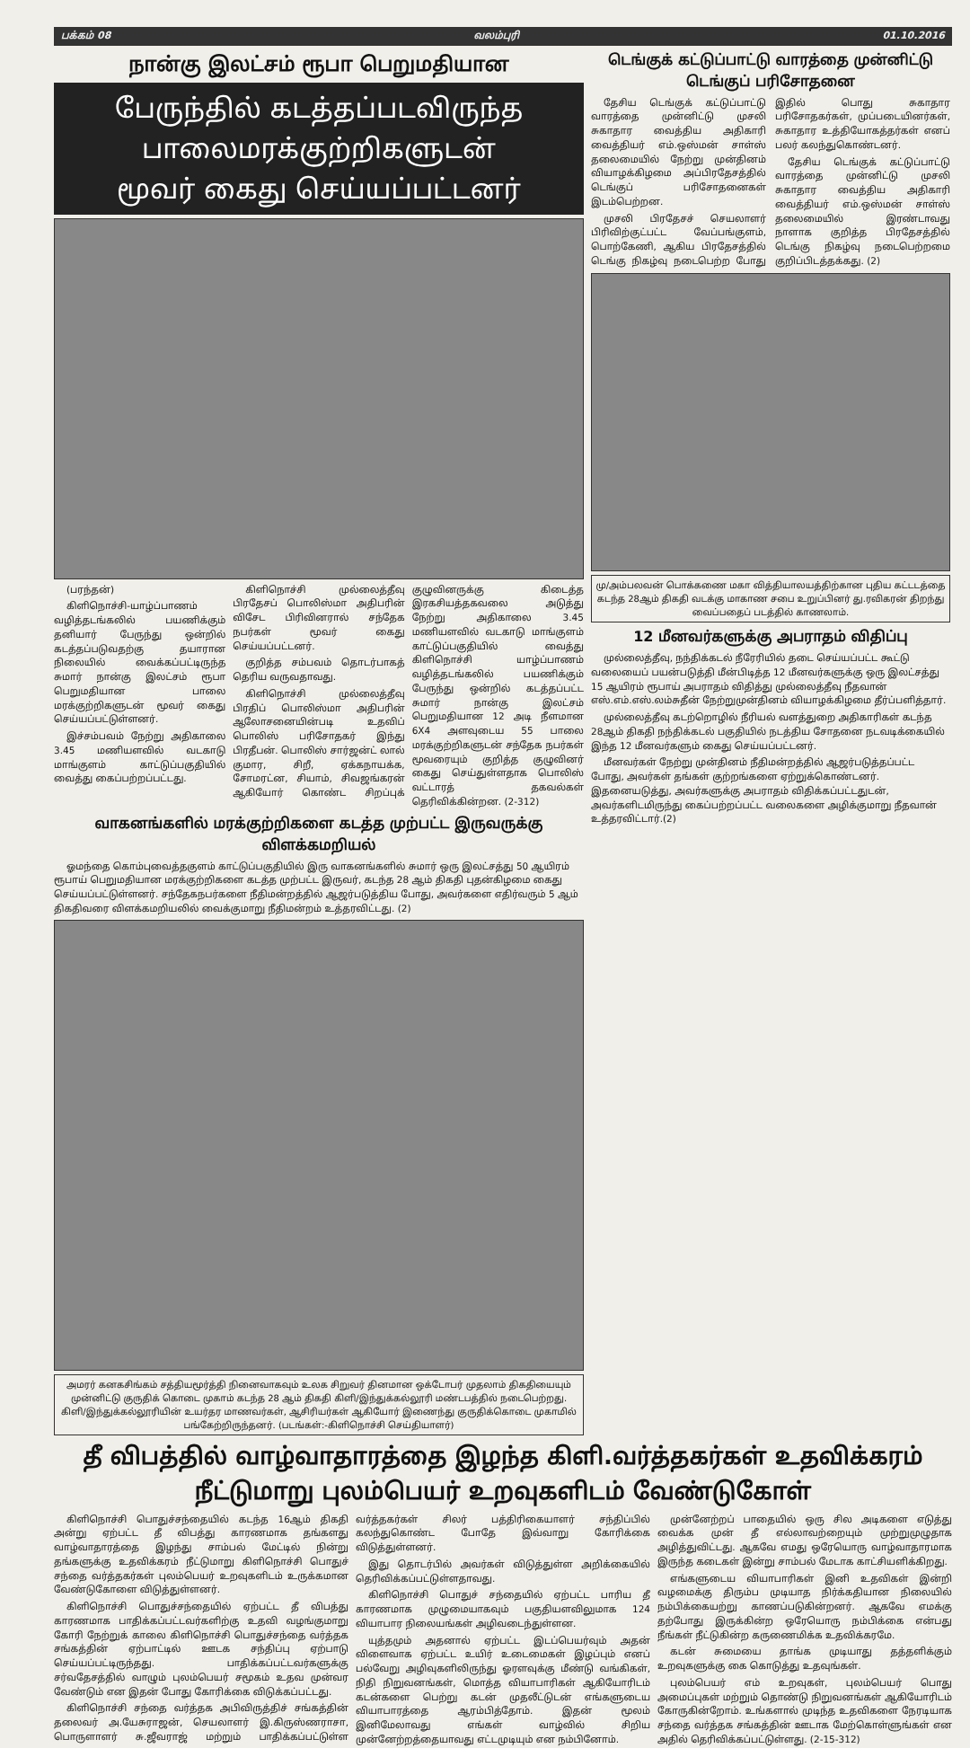பக்கம் 08 வலம்புரி 01.10.2016
நான்கு இலட்சம் ரூபா பெறுமதியான
பேருந்தில் கடத்தப்படவிருந்த
பாலைமரக்குற்றிகளுடன்
மூவர் கைது செய்யப்பட்டனர்
(பரந்தன்)
கிளிநொச்சி-யாழ்ப்பாணம் வழித்தடங்கலில் பயணிக்கும் தனியார் பேருந்து ஒன்றில் கடத்தப்படுவதற்கு தயாரான நிலையில் வைக்கப்பட்டிருந்த சுமார் நான்கு இலட்சம் ரூபா பெறுமதியான பாலை மரக்குற்றிகளுடன் மூவர் கைது செய்யப்பட்டுள்ளனர்.
இச்சம்பவம் நேற்று அதிகாலை 3.45 மணியளவில் வடகாடு மாங்குளம் காட்டுப்பகுதியில் வைத்து கைப்பற்றப்பட்டது.
கிளிநொச்சி முல்லைத்தீவு பிரதேசப் பொலிஸ்மா அதிபரின் விசேட பிரிவினரால் சந்தேக நபர்கள் மூவர் கைது செய்யப்பட்டனர்.
குறித்த சம்பவம் தொடர்பாகத் தெரிய வருவதாவது.
கிளிநொச்சி முல்லைத்தீவு பிரதிப் பொலிஸ்மா அதிபரின் ஆலோசனையின்படி உதவிப் பொலிஸ் பரிசோதகர் இந்து பிரதீபன். பொலிஸ் சார்ஜன்ட் லால் குமார, சிறீ, ஏக்கநாயக்க, சோமரட்ன, சியாம், சிவஜங்கரன் ஆகியோர் கொண்ட சிறப்புக் குழுவினருக்கு கிடைத்த இரகசியத்தகவலை அடுத்து நேற்று அதிகாலை 3.45 மணியளவில் வடகாடு மாங்குளம் காட்டுப்பகுதியில் வைத்து கிளிநொச்சி யாழ்ப்பாணம் வழித்தடங்கலில் பயணிக்கும் பேருந்து ஒன்றில் கடத்தப்பட்ட சுமார் நான்கு இலட்சம் பெறுமதியான 12 அடி நீளமான 6X4 அளவுடைய 55 பாலை மரக்குற்றிகளுடன் சந்தேக நபர்கள் மூவரையும் குறித்த குழுவினர் கைது செய்துள்ளதாக பொலிஸ் வட்டாரத் தகவல்கள் தெரிவிக்கின்றன. (2-312)
வாகனங்களில் மரக்குற்றிகளை கடத்த முற்பட்ட இருவருக்கு விளக்கமறியல்
ஓமந்தை கொம்புவைத்தகுளம் காட்டுப்பகுதியில் இரு வாகனங்களில் சுமார் ஒரு இலட்சத்து 50 ஆயிரம் ரூபாய் பெறுமதியான மரக்குற்றிகளை கடத்த முற்பட்ட இருவர், கடந்த 28 ஆம் திகதி புதன்கிழமை கைது செய்யப்பட்டுள்ளனர். சந்தேகநபர்களை நீதிமன்றத்தில் ஆஜர்படுத்திய போது, அவர்களை எதிர்வரும் 5 ஆம் திகதிவரை விளக்கமறியலில் வைக்குமாறு நீதிமன்றம் உத்தரவிட்டது. (2)
அமரர் கனகசிங்கம் சத்தியமூர்த்தி நினைவாகவும் உலக சிறுவர் தினமான ஒக்டோபர் முதலாம் திகதியையும் முன்னிட்டு குருதிக் கொடை முகாம் கடந்த 28 ஆம் திகதி கிளி/இந்துக்கல்லூரி மண்டபத்தில் நடைபெற்றது. கிளி/இந்துக்கல்லூரியின் உயர்தர மாணவர்கள், ஆசிரியர்கள் ஆகியோர் இணைந்து குருதிக்கொடை முகாமில் பங்கேற்றிருந்தனர். (படங்கள்:-கிளிநொச்சி செய்தியாளர்)
டெங்குக் கட்டுப்பாட்டு வாரத்தை முன்னிட்டு டெங்குப் பரிசோதனை
தேசிய டெங்குக் கட்டுப்பாட்டு வாரத்தை முன்னிட்டு முசலி சுகாதார வைத்திய அதிகாரி வைத்தியர் எம்.ஒஸ்மன் சாள்ஸ் தலைமையில் நேற்று முன்தினம் வியாழக்கிழமை அப்பிரதேசத்தில் டெங்குப் பரிசோதனைகள் இடம்பெற்றன.
முசலி பிரதேசச் செயலாளர் பிரிவிற்குட்பட்ட வேப்பங்குளம், பொற்கேணி, ஆகிய பிரதேசத்தில் டெங்கு நிகழ்வு நடைபெற்ற போது இதில் பொது சுகாதார பரிசோதகர்கள், முப்படையினர்கள், சுகாதார உத்தியோகத்தர்கள் எனப் பலர் கலந்துகொண்டனர்.
தேசிய டெங்குக் கட்டுப்பாட்டு வாரத்தை முன்னிட்டு முசலி சுகாதார வைத்திய அதிகாரி வைத்தியர் எம்.ஒஸ்மன் சாள்ஸ் தலைமையில் இரண்டாவது நாளாக குறித்த பிரதேசத்தில் டெங்கு நிகழ்வு நடைபெற்றமை குறிப்பிடத்தக்கது. (2)
மு/அம்பலவன் பொக்கணை மகா வித்தியாலயத்திற்கான புதிய கட்டடத்தை கடந்த 28ஆம் திகதி வடக்கு மாகாண சபை உறுப்பினர் து.ரவிகரன் திறந்து வைப்பதைப் படத்தில் காணலாம்.
12 மீனவர்களுக்கு அபராதம் விதிப்பு
முல்லைத்தீவு, நந்திக்கடல் நீரேரியில் தடை செய்யப்பட்ட கூட்டு வலையைப் பயன்படுத்தி மீன்பிடித்த 12 மீனவர்களுக்கு ஒரு இலட்சத்து 15 ஆயிரம் ரூபாய் அபராதம் விதித்து முல்லைத்தீவு நீதவான் எஸ்.எம்.எஸ்.லம்சுதீன் நேற்றுமுன்தினம் வியாழக்கிழமை தீர்ப்பளித்தார்.
முல்லைத்தீவு கடற்றொழில் நீரியல் வளத்துறை அதிகாரிகள் கடந்த 28ஆம் திகதி நந்திக்கடல் பகுதியில் நடத்திய சோதனை நடவடிக்கையில் இந்த 12 மீனவர்களும் கைது செய்யப்பட்டனர்.
மீனவர்கள் நேற்று முன்தினம் நீதிமன்றத்தில் ஆஜர்படுத்தப்பட்ட போது, அவர்கள் தங்கள் குற்றங்களை ஏற்றுக்கொண்டனர். இதனையடுத்து, அவர்களுக்கு அபராதம் விதிக்கப்பட்டதுடன், அவர்களிடமிருந்து கைப்பற்றப்பட்ட வலைகளை அழிக்குமாறு நீதவான் உத்தரவிட்டார்.(2)
தீ விபத்தில் வாழ்வாதாரத்தை இழந்த கிளி.வர்த்தகர்கள் உதவிக்கரம் நீட்டுமாறு புலம்பெயர் உறவுகளிடம் வேண்டுகோள்
கிளிநொச்சி பொதுச்சந்தையில் கடந்த 16ஆம் திகதி அன்று ஏற்பட்ட தீ விபத்து காரணமாக தங்களது வாழ்வாதாரத்தை இழந்து சாம்பல் மேட்டில் நின்று தங்களுக்கு உதவிக்கரம் நீட்டுமாறு கிளிநொச்சி பொதுச் சந்தை வர்த்தகர்கள் புலம்பெயர் உறவுகளிடம் உருக்கமான வேண்டுகோளை விடுத்துள்ளனர்.
கிளிநொச்சி பொதுச்சந்தையில் ஏற்பட்ட தீ விபத்து காரணமாக பாதிக்கப்பட்டவர்களிற்கு உதவி வழங்குமாறு கோரி நேற்றுக் காலை கிளிநொச்சி பொதுச்சந்தை வர்த்தக சங்கத்தின் ஏற்பாட்டில் ஊடக சந்திப்பு ஏற்பாடு செய்யப்பட்டிருந்தது. பாதிக்கப்பட்டவர்களுக்கு சர்வதேசத்தில் வாழும் புலம்பெயர் சமூகம் உதவ முன்வர வேண்டும் என இதன் போது கோரிக்கை விடுக்கப்பட்டது.
கிளிநொச்சி சந்தை வர்த்தக அபிவிருத்திச் சங்கத்தின் தலைவர் அ.யேசுராஜன், செயலாளர் இ.கிருஸ்ணராசா, பொருளாளர் சு.ஜீவராஜ் மற்றும் பாதிக்கப்பட்டுள்ள வர்த்தகர்கள் சிலர் பத்திரிகையாளர் சந்திப்பில் கலந்துகொண்ட போதே இவ்வாறு கோரிக்கை விடுத்துள்ளனர்.
இது தொடர்பில் அவர்கள் விடுத்துள்ள அறிக்கையில் தெரிவிக்கப்பட்டுள்ளதாவது.
கிளிநொச்சி பொதுச் சந்தையில் ஏற்பட்ட பாரிய தீ காரணமாக முழுமையாகவும் பகுதியளவிலுமாக 124 வியாபார நிலையங்கள் அழிவடைந்துள்ளன.
யுத்தமும் அதனால் ஏற்பட்ட இடப்பெயர்வும் அதன் விளைவாக ஏற்பட்ட உயிர் உடைமைகள் இழப்பும் எனப் பல்வேறு அழிவுகளிலிருந்து ஓரளவுக்கு மீண்டு வங்கிகள், நிதி நிறுவனங்கள், மொத்த வியாபாரிகள் ஆகியோரிடம் கடன்களை பெற்று கடன் முதலீட்டுடன் எங்களுடைய வியாபாரத்தை ஆரம்பித்தோம். இதன் மூலம் இனிமேலாவது எங்கள் வாழ்வில் சிறிய முன்னேற்றத்தையாவது எட்டமுடியும் என நம்பினோம்.
முன்னேற்றப் பாதையில் ஒரு சில அடிகளை எடுத்து வைக்க முன் தீ எல்லாவற்றையும் முற்றுமுழுதாக அழித்துவிட்டது. ஆகவே எமது ஒரேயொரு வாழ்வாதாரமாக இருந்த கடைகள் இன்று சாம்பல் மேடாக காட்சியளிக்கிறது.
எங்களுடைய வியாபாரிகள் இனி உதவிகள் இன்றி வழமைக்கு திரும்ப முடியாத நிர்க்கதியான நிலையில் நம்பிக்கையற்று காணப்படுகின்றனர். ஆகவே எமக்கு தற்போது இருக்கின்ற ஒரேயொரு நம்பிக்கை என்பது நீங்கள் நீட்டுகின்ற கருணைமிக்க உதவிக்கரமே.
கடன் சுமையை தாங்க முடியாது தத்தளிக்கும் உறவுகளுக்கு கை கொடுத்து உதவுங்கள்.
புலம்பெயர் எம் உறவுகள், புலம்பெயர் பொது அமைப்புகள் மற்றும் தொண்டு நிறுவனங்கள் ஆகியோரிடம் கோருகின்றோம். உங்களால் முடிந்த உதவிகளை நேரடியாக சந்தை வர்த்தக சங்கத்தின் ஊடாக மேற்கொள்ளுங்கள் என அதில் தெரிவிக்கப்பட்டுள்ளது. (2-15-312)